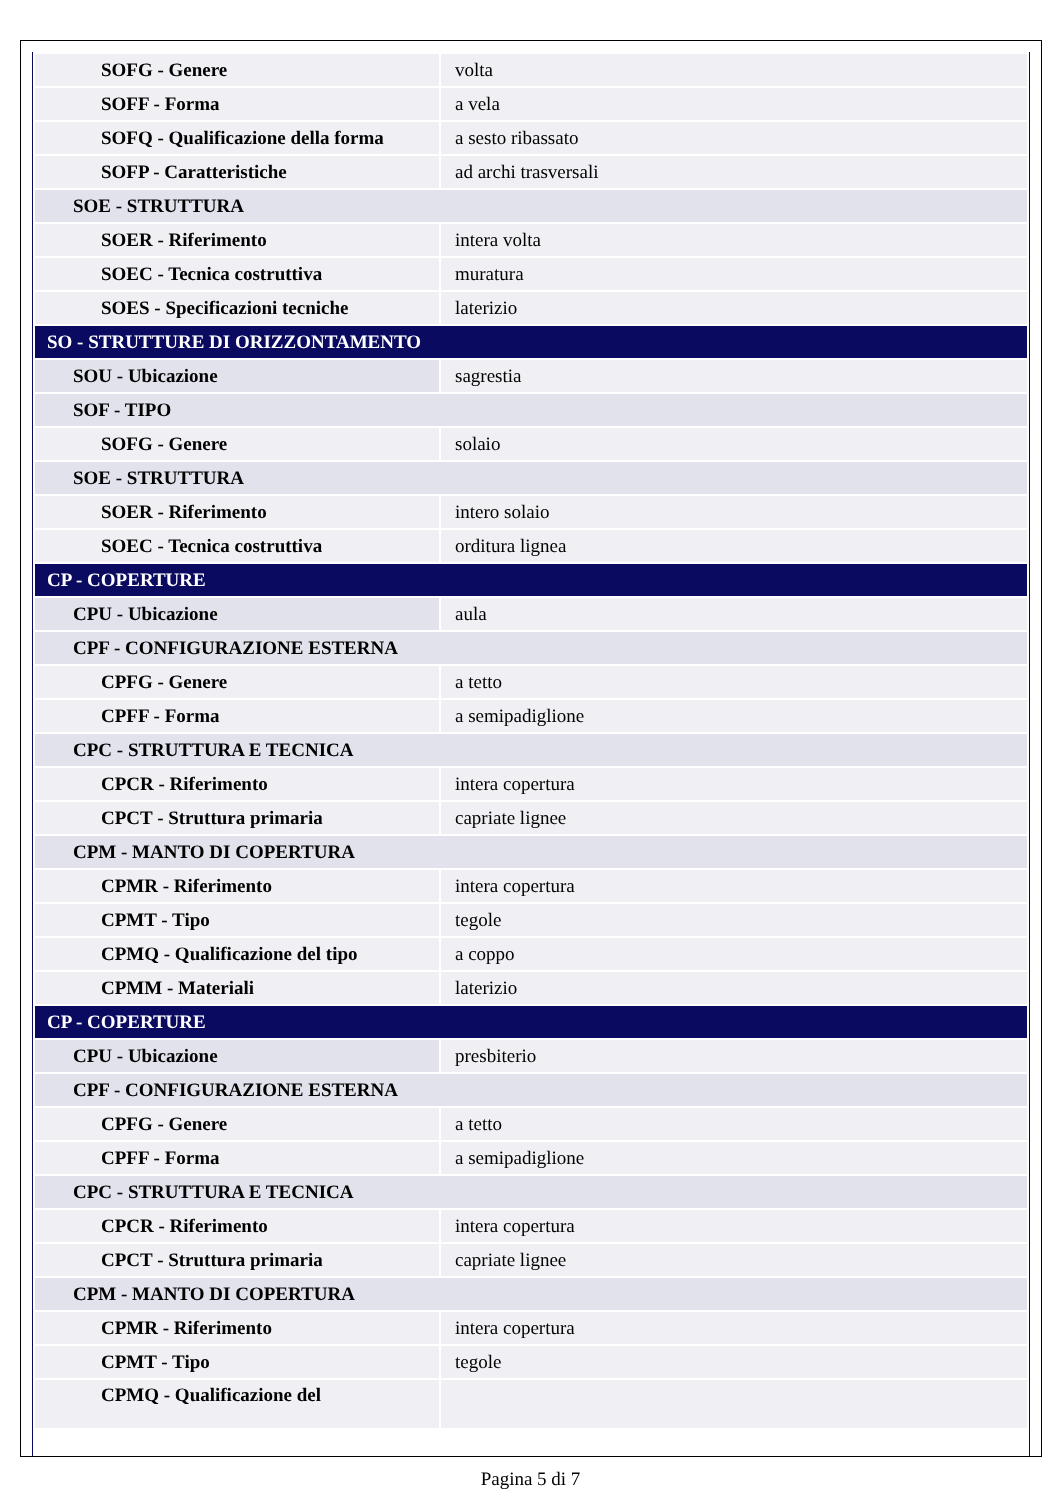| SOFG - Genere | volta |
| SOFF - Forma | a vela |
| SOFQ - Qualificazione della forma | a sesto ribassato |
| SOFP - Caratteristiche | ad archi trasversali |
| SOE - STRUTTURA | |
| SOER - Riferimento | intera volta |
| SOEC - Tecnica costruttiva | muratura |
| SOES - Specificazioni tecniche | laterizio |
| SO - STRUTTURE DI ORIZZONTAMENTO | |
| SOU - Ubicazione | sagrestia |
| SOF - TIPO | |
| SOFG - Genere | solaio |
| SOE - STRUTTURA | |
| SOER - Riferimento | intero solaio |
| SOEC - Tecnica costruttiva | orditura lignea |
| CP - COPERTURE | |
| CPU - Ubicazione | aula |
| CPF - CONFIGURAZIONE ESTERNA | |
| CPFG - Genere | a tetto |
| CPFF - Forma | a semipadiglione |
| CPC - STRUTTURA E TECNICA | |
| CPCR - Riferimento | intera copertura |
| CPCT - Struttura primaria | capriate lignee |
| CPM - MANTO DI COPERTURA | |
| CPMR - Riferimento | intera copertura |
| CPMT - Tipo | tegole |
| CPMQ - Qualificazione del tipo | a coppo |
| CPMM - Materiali | laterizio |
| CP - COPERTURE | |
| CPU - Ubicazione | presbiterio |
| CPF - CONFIGURAZIONE ESTERNA | |
| CPFG - Genere | a tetto |
| CPFF - Forma | a semipadiglione |
| CPC - STRUTTURA E TECNICA | |
| CPCR - Riferimento | intera copertura |
| CPCT - Struttura primaria | capriate lignee |
| CPM - MANTO DI COPERTURA | |
| CPMR - Riferimento | intera copertura |
| CPMT - Tipo | tegole |
| CPMQ - Qualificazione del | |
Pagina 5 di 7